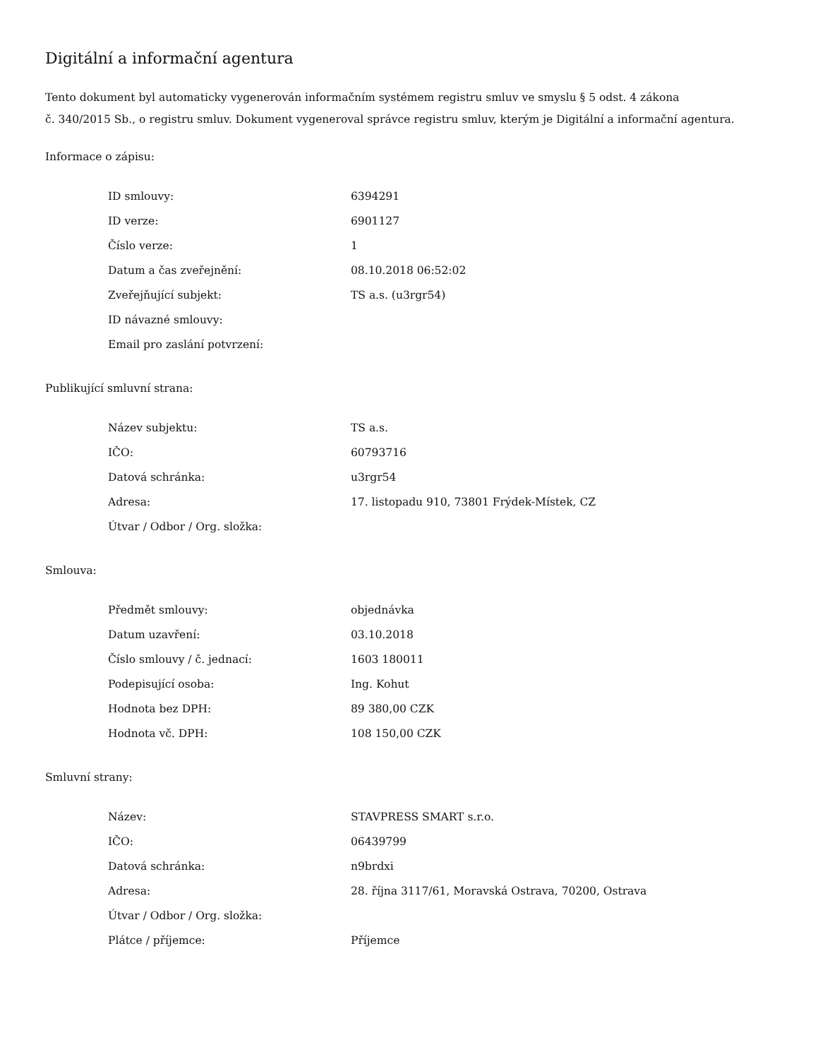Digitální a informační agentura
Tento dokument byl automaticky vygenerován informačním systémem registru smluv ve smyslu § 5 odst. 4 zákona
č. 340/2015 Sb., o registru smluv. Dokument vygeneroval správce registru smluv, kterým je Digitální a informační agentura.
Informace o zápisu:
| ID smlouvy: | 6394291 |
| ID verze: | 6901127 |
| Číslo verze: | 1 |
| Datum a čas zveřejnění: | 08.10.2018 06:52:02 |
| Zveřejňující subjekt: | TS a.s. (u3rgr54) |
| ID návazné smlouvy: | |
| Email pro zaslání potvrzení: | |
Publikující smluvní strana:
| Název subjektu: | TS a.s. |
| IČO: | 60793716 |
| Datová schránka: | u3rgr54 |
| Adresa: | 17. listopadu 910, 73801 Frýdek-Místek, CZ |
| Útvar / Odbor / Org. složka: | |
Smlouva:
| Předmět smlouvy: | objednávka |
| Datum uzavření: | 03.10.2018 |
| Číslo smlouvy / č. jednací: | 1603 180011 |
| Podepisující osoba: | Ing. Kohut |
| Hodnota bez DPH: | 89 380,00 CZK |
| Hodnota vč. DPH: | 108 150,00 CZK |
Smluvní strany:
| Název: | STAVPRESS SMART s.r.o. |
| IČO: | 06439799 |
| Datová schránka: | n9brdxi |
| Adresa: | 28. října 3117/61, Moravská Ostrava, 70200, Ostrava |
| Útvar / Odbor / Org. složka: | |
| Plátce / příjemce: | Příjemce |